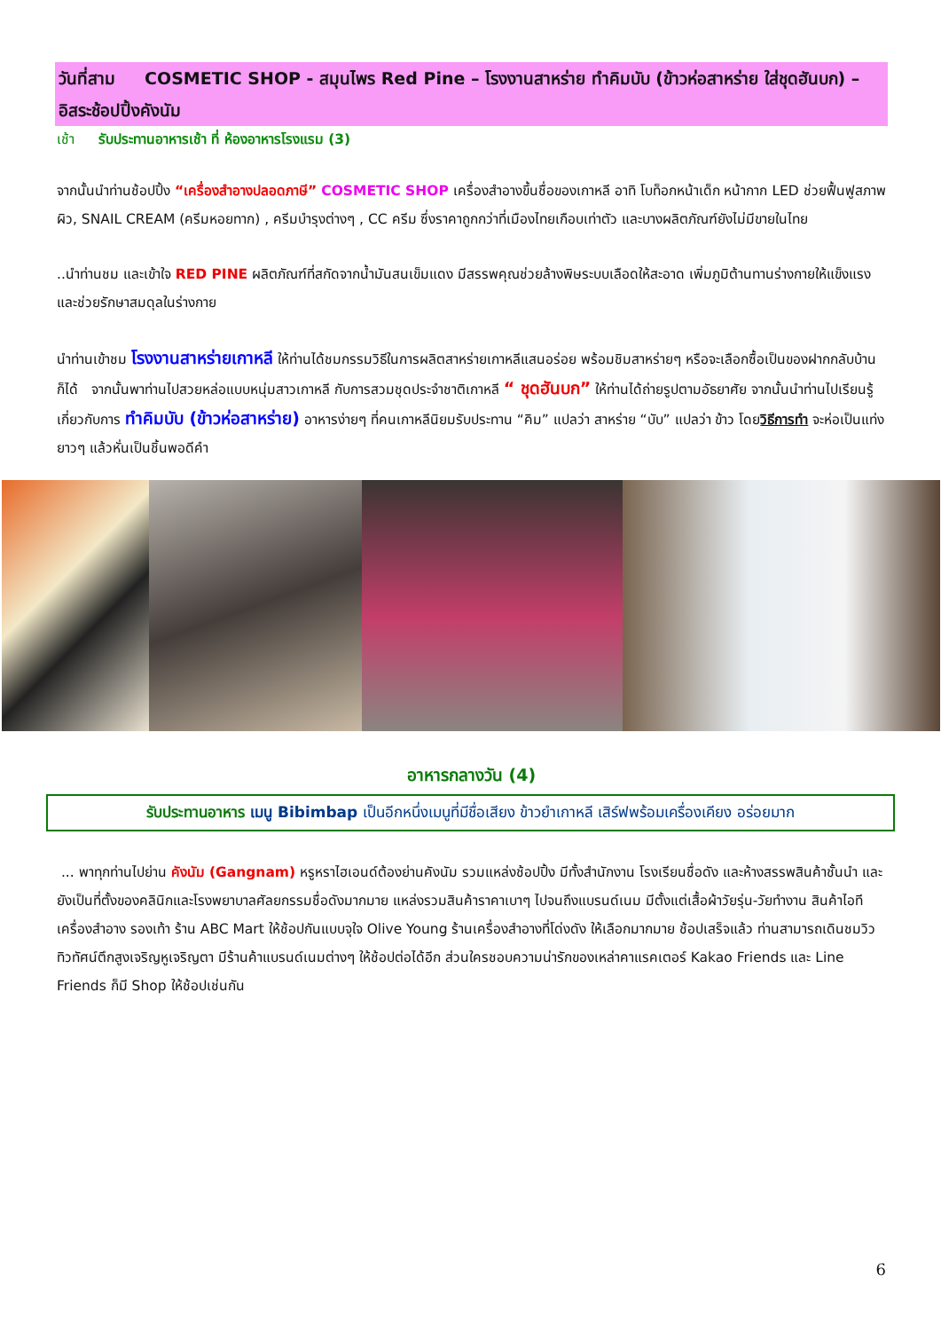วันที่สาม COSMETIC SHOP - สมุนไพร Red Pine – โรงงานสาหร่าย ทำคิมบับ (ข้าวห่อสาหร่าย ใส่ชุดฮันบก) – อิสระช้อปปิ้งคังนัม
เช้า รับประทานอาหารเช้า ที่ ห้องอาหารโรงแรม (3)
จากนั้นนำท่านช้อปปิ้ง “เครื่องสำอางปลอดภาษี” COSMETIC SHOP เครื่องสำอางขึ้นชื่อของเกาหลี อาทิ โบท็อกหน้าเด็ก หน้ากาก LED ช่วยฟื้นฟูสภาพผิว, SNAIL CREAM (ครีมหอยทาก) , ครีมบำรุงต่างๆ , CC ครีม ซึ่งราคาถูกกว่าที่เมืองไทยเกือบเท่าตัว และบางผลิตภัณฑ์ยังไม่มีขายในไทย
..นำท่านชม และเข้าใจ RED PINE ผลิตภัณฑ์ที่สกัดจากน้ำมันสนเข็มแดง มีสรรพคุณช่วยล้างพิษระบบเลือดให้สะอาด เพิ่มภูมิต้านทานร่างกายให้แข็งแรง และช่วยรักษาสมดุลในร่างกาย
นำท่านเข้าชม โรงงานสาหร่ายเกาหลี ให้ท่านได้ชมกรรมวิธีในการผลิตสาหร่ายเกาหลีแสนอร่อย พร้อมชิมสาหร่ายๆ หรือจะเลือกซื้อเป็นของฝากกลับบ้านก็ได้ จากนั้นพาท่านไปสวยหล่อแบบหนุ่มสาวเกาหลี กับการสวมชุดประจำชาติเกาหลี “ ชุดฮันบก” ให้ท่านได้ถ่ายรูปตามอัธยาศัย จากนั้นนำท่านไปเรียนรู้เกี่ยวกับการ ทำคิมบับ (ข้าวห่อสาหร่าย) อาหารง่ายๆ ที่คนเกาหลีนิยมรับประทาน “คิม” แปลว่า สาหร่าย “บับ” แปลว่า ข้าว โดยวิธีการทำ จะห่อเป็นแท่งยาวๆ แล้วหั่นเป็นชิ้นพอดีคำ
อาหารกลางวัน (4)
รับประทานอาหาร เมนู Bibimbap เป็นอีกหนึ่งเมนูที่มีชื่อเสียง ข้าวยำเกาหลี เสิร์ฟพร้อมเครื่องเคียง อร่อยมาก
... พาทุกท่านไปย่าน คังนัม (Gangnam) หรูหราไฮเอนด์ต้องย่านคังนัม รวมแหล่งช้อปปิ้ง มีทั้งสำนักงาน โรงเรียนชื่อดัง และห้างสรรพสินค้าชั้นนำ และยังเป็นที่ตั้งของคลินิกและโรงพยาบาลศัลยกรรมชื่อดังมากมาย แหล่งรวมสินค้าราคาเบาๆ ไปจนถึงแบรนด์เนม มีตั้งแต่เสื้อผ้าวัยรุ่น-วัยทำงาน สินค้าไอที เครื่องสำอาง รองเท้า ร้าน ABC Mart ให้ช้อปกันแบบจุใจ Olive Young ร้านเครื่องสำอางที่โด่งดัง ให้เลือกมากมาย ช้อปเสร็จแล้ว ท่านสามารถเดินชมวิวทิวทัศน์ตึกสูงเจริญหูเจริญตา มีร้านค้าแบรนด์เนมต่างๆ ให้ช้อปต่อได้อีก ส่วนใครชอบความน่ารักของเหล่าคาแรคเตอร์ Kakao Friends และ Line Friends ก็มี Shop ให้ช้อปเช่นกัน
6